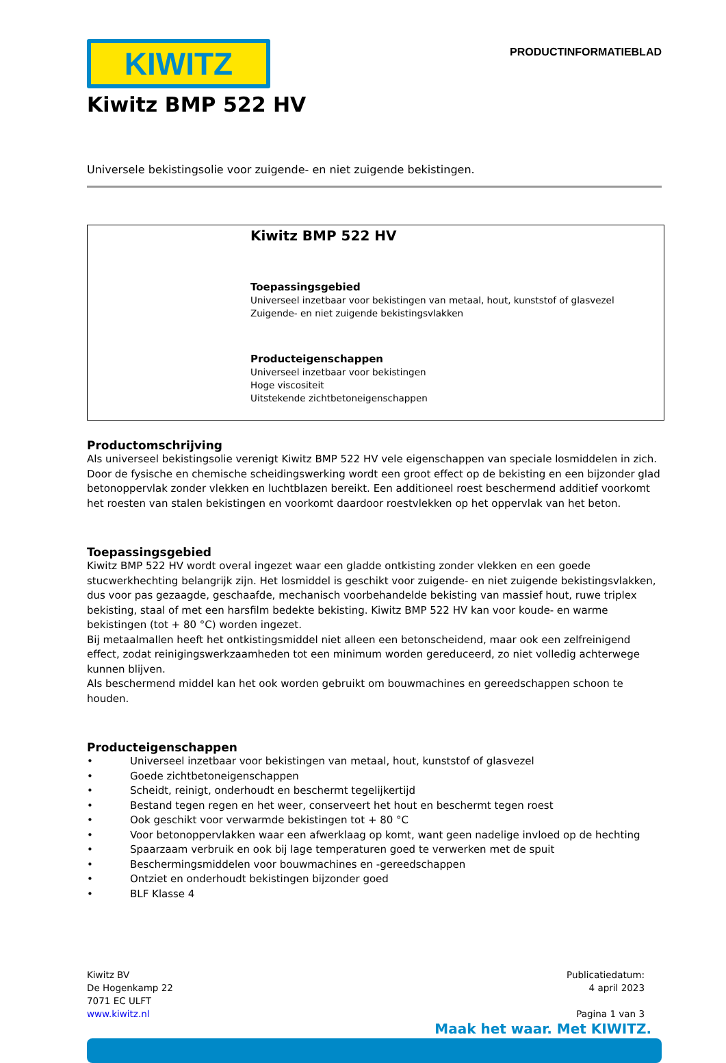KIWITZ
PRODUCTINFORMATIEBLAD
Kiwitz BMP 522 HV
Universele bekistingsolie voor zuigende- en niet zuigende bekistingen.
Kiwitz BMP 522 HV
Toepassingsgebied
Universeel inzetbaar voor bekistingen van metaal, hout, kunststof of glasvezel
Zuigende- en niet zuigende bekistingsvlakken
Producteigenschappen
Universeel inzetbaar voor bekistingen
Hoge viscositeit
Uitstekende zichtbetoneigenschappen
Productomschrijving
Als universeel bekistingsolie verenigt Kiwitz BMP 522 HV vele eigenschappen van speciale losmiddelen in zich. Door de fysische en chemische scheidingswerking wordt een groot effect op de bekisting en een bijzonder glad betonoppervlak zonder vlekken en luchtblazen bereikt. Een additioneel roest beschermend additief voorkomt het roesten van stalen bekistingen en voorkomt daardoor roestvlekken op het oppervlak van het beton.
Toepassingsgebied
Kiwitz BMP 522 HV wordt overal ingezet waar een gladde ontkisting zonder vlekken en een goede stucwerkhechting belangrijk zijn. Het losmiddel is geschikt voor zuigende- en niet zuigende bekistingsvlakken, dus voor pas gezaagde, geschaafde, mechanisch voorbehandelde bekisting van massief hout, ruwe triplex bekisting, staal of met een harsfilm bedekte bekisting. Kiwitz BMP 522 HV kan voor koude- en warme bekistingen (tot + 80 °C) worden ingezet.
Bij metaalmallen heeft het ontkistingsmiddel niet alleen een betonscheidend, maar ook een zelfreinigend effect, zodat reinigingswerkzaamheden tot een minimum worden gereduceerd, zo niet volledig achterwege kunnen blijven.
Als beschermend middel kan het ook worden gebruikt om bouwmachines en gereedschappen schoon te houden.
Producteigenschappen
• Universeel inzetbaar voor bekistingen van metaal, hout, kunststof of glasvezel
• Goede zichtbetoneigenschappen
• Scheidt, reinigt, onderhoudt en beschermt tegelijkertijd
• Bestand tegen regen en het weer, conserveert het hout en beschermt tegen roest
• Ook geschikt voor verwarmde bekistingen tot + 80 °C
• Voor betonoppervlakken waar een afwerklaag op komt, want geen nadelige invloed op de hechting
• Spaarzaam verbruik en ook bij lage temperaturen goed te verwerken met de spuit
• Beschermingsmiddelen voor bouwmachines en -gereedschappen
• Ontziet en onderhoudt bekistingen bijzonder goed
• BLF Klasse 4
Kiwitz BV
De Hogenkamp 22
7071 EC ULFT
www.kiwitz.nl
Publicatiedatum:
4 april 2023
Pagina 1 van 3
Maak het waar. Met KIWITZ.